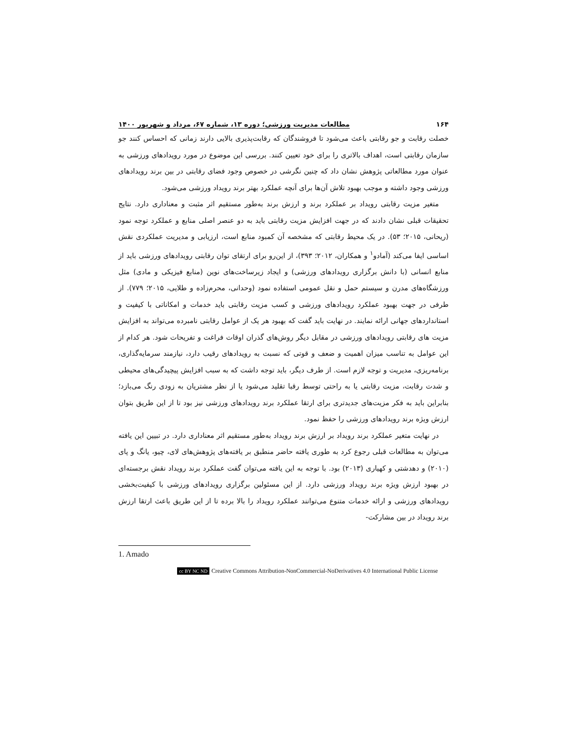۱۶۴ مطالعات مدیریت ورزشی؛ دوره ۱۳، شماره ۶۷، مرداد و شهریور ۱۴۰۰
خصلت رقابت و جو رقابتی باعث می‌شود تا فروشندگان که رقابت‌پذیری بالایی دارند زمانی که احساس کنند جو سازمان رقابتی است، اهداف بالاتری را برای خود تعیین کنند. بررسی این موضوع در مورد رویدادهای ورزشی به عنوان مورد مطالعاتی پژوهش نشان داد که چنین نگرشی در خصوص وجود فضای رقابتی در بین برند رویدادهای ورزشی وجود داشته و موجب بهبود تلاش آن‌ها برای آنچه عملکرد بهتر برند رویداد ورزشی می‌شود.
متغیر مزیت رقابتی رویداد بر عملکرد برند و ارزش برند به‌طور مستقیم اثر مثبت و معناداری دارد. نتایج تحقیقات قبلی نشان دادند که در جهت افزایش مزیت رقابتی باید به دو عنصر اصلی منابع و عملکرد توجه نمود (ریحانی، ۲۰۱۵؛ ۵۳). در یک محیط رقابتی که مشخصه آن کمبود منابع است، ارزیابی و مدیریت عملکردی نقش اساسی ایفا می‌کند (آمادو<sup>۱</sup> و همکاران، ۲۰۱۲؛ ۳۹۳)، از این‌رو برای ارتقای توان رقابتی رویدادهای ورزشی باید از منابع انسانی (با دانش برگزاری رویدادهای ورزشی) و ایجاد زیرساخت‌های نوین (منابع فیزیکی و مادی) مثل ورزشگاه‌های مدرن و سیستم حمل و نقل عمومی استفاده نمود (وحدانی، محرم‌زاده و طلایی، ۲۰۱۵؛ ۷۷۹). از طرفی در جهت بهبود عملکرد رویدادهای ورزشی و کسب مزیت رقابتی باید خدمات و امکاناتی با کیفیت و استانداردهای جهانی ارائه نمایند. در نهایت باید گفت که بهبود هر یک از عوامل رقابتی نامبرده می‌تواند به افزایش مزیت های رقابتی رویدادهای ورزشی در مقابل دیگر روش‌های گذران اوقات فراغت و تفریحات شود. هر کدام از این عوامل به تناسب میزان اهمیت و ضعف و قوتی که نسبت به رویدادهای رقیب دارد، نیازمند سرمایه‌گذاری، برنامه‌ریزی، مدیریت و توجه لازم است. از طرف دیگر، باید توجه داشت که به سبب افزایش پیچیدگی‌های محیطی و شدت رقابت، مزیت رقابتی یا به راحتی توسط رقبا تقلید می‌شود یا از نظر مشتریان به زودی رنگ می‌بازد؛ بنابراین باید به فکر مزیت‌های جدیدتری برای ارتقا عملکرد برند رویدادهای ورزشی نیز بود تا از این طریق بتوان ارزش ویژه برند رویدادهای ورزشی را حفظ نمود.
در نهایت متغیر عملکرد برند رویداد بر ارزش برند رویداد به‌طور مستقیم اثر معناداری دارد. در تبیین این یافته می‌توان به مطالعات قبلی رجوع کرد به طوری یافته حاضر منطبق بر یافته‌های پژوهش‌های لای، چیو، یانگ و پای (۲۰۱۰) و دهدشتی و کهیاری (۲۰۱۳) بود. با توجه به این یافته می‌توان گفت عملکرد برند رویداد نقش برجسته‌ای در بهبود ارزش ویژه برند رویداد ورزشی دارد. از این مسئولین برگزاری رویدادهای ورزشی با کیفیت‌بخشی رویدادهای ورزشی و ارائه خدمات متنوع می‌توانند عملکرد رویداد را بالا برده تا از این طریق باعث ارتقا ارزش برند رویداد در بین مشارکت-
1. Amado
cc BY NC ND Creative Commons Attribution-NonCommercial-NoDerivatives 4.0 International Public License